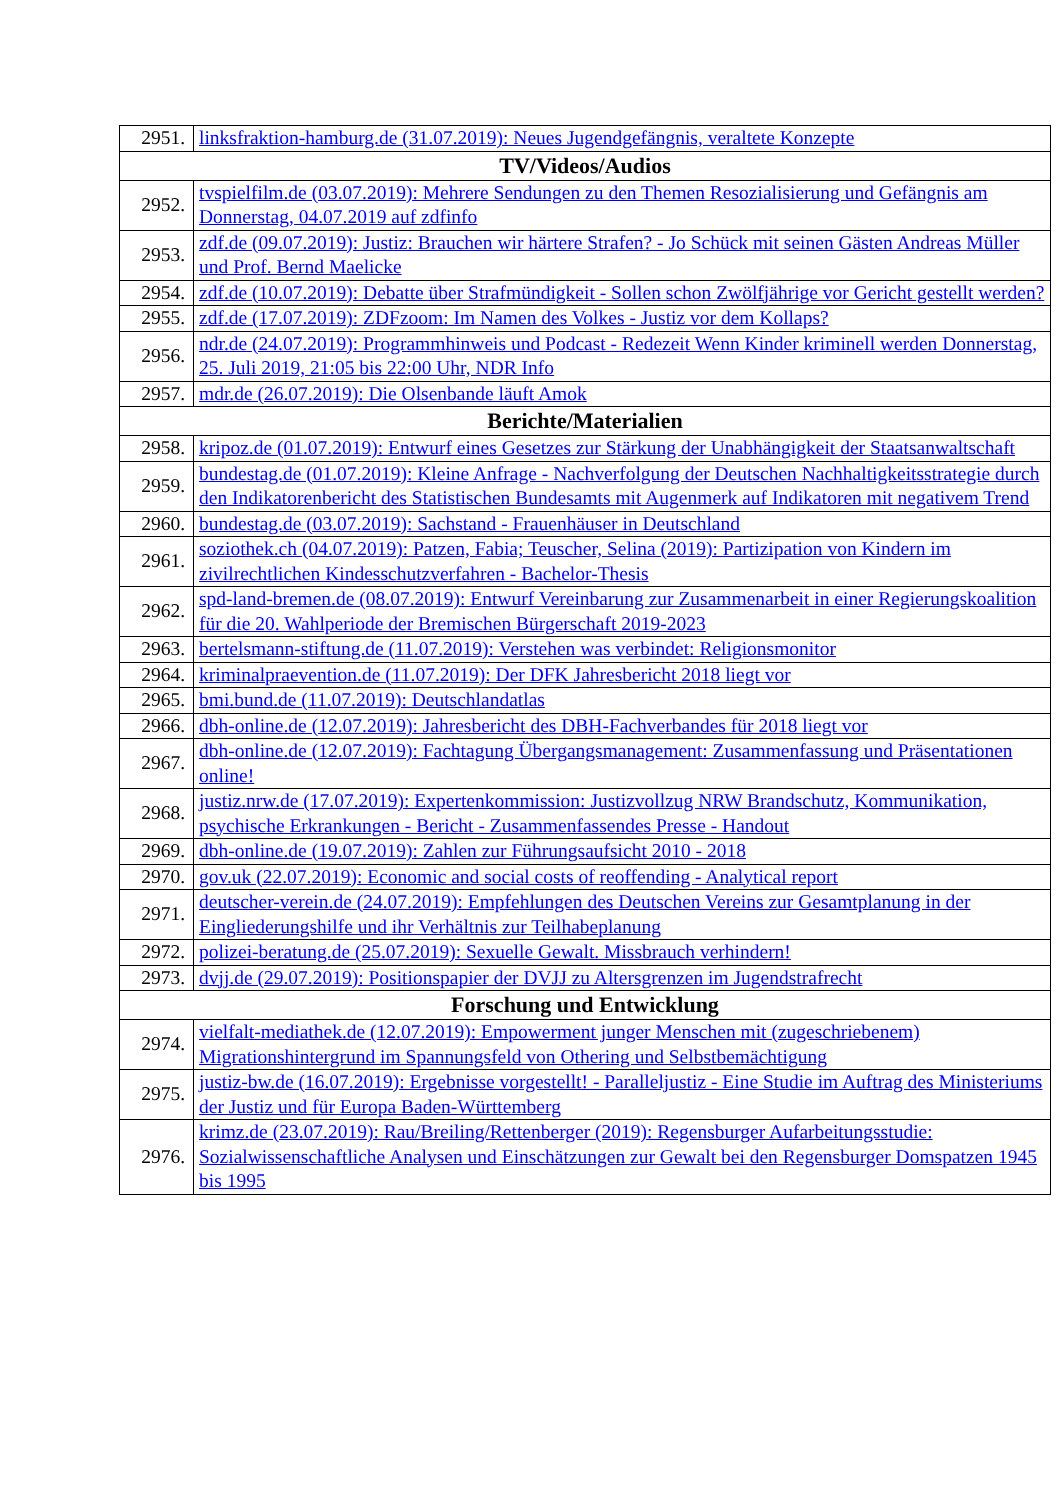| 2951. | linksfraktion-hamburg.de (31.07.2019): Neues Jugendgefängnis, veraltete Konzepte |
| TV/Videos/Audios | |
| 2952. | tvspielfilm.de (03.07.2019): Mehrere Sendungen zu den Themen Resozialisierung und Gefängnis am Donnerstag, 04.07.2019 auf zdfinfo |
| 2953. | zdf.de (09.07.2019): Justiz: Brauchen wir härtere Strafen? - Jo Schück mit seinen Gästen Andreas Müller und Prof. Bernd Maelicke |
| 2954. | zdf.de (10.07.2019): Debatte über Strafmündigkeit - Sollen schon Zwölfjährige vor Gericht gestellt werden? |
| 2955. | zdf.de (17.07.2019): ZDFzoom: Im Namen des Volkes - Justiz vor dem Kollaps? |
| 2956. | ndr.de (24.07.2019): Programmhinweis und Podcast - Redezeit Wenn Kinder kriminell werden Donnerstag, 25. Juli 2019, 21:05 bis 22:00 Uhr, NDR Info |
| 2957. | mdr.de (26.07.2019): Die Olsenbande läuft Amok |
| Berichte/Materialien | |
| 2958. | kripoz.de (01.07.2019): Entwurf eines Gesetzes zur Stärkung der Unabhängigkeit der Staatsanwaltschaft |
| 2959. | bundestag.de (01.07.2019): Kleine Anfrage - Nachverfolgung der Deutschen Nachhaltigkeitsstrategie durch den Indikatorenbericht des Statistischen Bundesamts mit Augenmerk auf Indikatoren mit negativem Trend |
| 2960. | bundestag.de (03.07.2019): Sachstand - Frauenhäuser in Deutschland |
| 2961. | soziothek.ch (04.07.2019): Patzen, Fabia; Teuscher, Selina (2019): Partizipation von Kindern im zivilrechtlichen Kindesschutzverfahren - Bachelor-Thesis |
| 2962. | spd-land-bremen.de (08.07.2019): Entwurf Vereinbarung zur Zusammenarbeit in einer Regierungskoalition für die 20. Wahlperiode der Bremischen Bürgerschaft 2019-2023 |
| 2963. | bertelsmann-stiftung.de (11.07.2019): Verstehen was verbindet: Religionsmonitor |
| 2964. | kriminalpraevention.de (11.07.2019): Der DFK Jahresbericht 2018 liegt vor |
| 2965. | bmi.bund.de (11.07.2019): Deutschlandatlas |
| 2966. | dbh-online.de (12.07.2019): Jahresbericht des DBH-Fachverbandes für 2018 liegt vor |
| 2967. | dbh-online.de (12.07.2019): Fachtagung Übergangsmanagement: Zusammenfassung und Präsentationen online! |
| 2968. | justiz.nrw.de (17.07.2019): Expertenkommission: Justizvollzug NRW Brandschutz, Kommunikation, psychische Erkrankungen - Bericht - Zusammenfassendes Presse - Handout |
| 2969. | dbh-online.de (19.07.2019): Zahlen zur Führungsaufsicht 2010 - 2018 |
| 2970. | gov.uk (22.07.2019): Economic and social costs of reoffending - Analytical report |
| 2971. | deutscher-verein.de (24.07.2019): Empfehlungen des Deutschen Vereins zur Gesamtplanung in der Eingliederungshilfe und ihr Verhältnis zur Teilhabeplanung |
| 2972. | polizei-beratung.de (25.07.2019): Sexuelle Gewalt. Missbrauch verhindern! |
| 2973. | dvjj.de (29.07.2019): Positionspapier der DVJJ zu Altersgrenzen im Jugendstrafrecht |
| Forschung und Entwicklung | |
| 2974. | vielfalt-mediathek.de (12.07.2019): Empowerment junger Menschen mit (zugeschriebenem) Migrationshintergrund im Spannungsfeld von Othering und Selbstbemächtigung |
| 2975. | justiz-bw.de (16.07.2019): Ergebnisse vorgestellt! - Paralleljustiz - Eine Studie im Auftrag des Ministeriums der Justiz und für Europa Baden-Württemberg |
| 2976. | krimz.de (23.07.2019): Rau/Breiling/Rettenberger (2019): Regensburger Aufarbeitungsstudie: Sozialwissenschaftliche Analysen und Einschätzungen zur Gewalt bei den Regensburger Domspatzen 1945 bis 1995 |